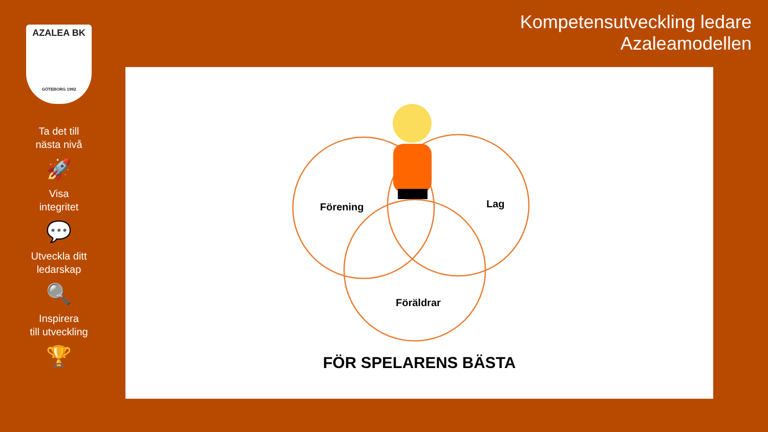AZALEA BK
GÖTEBORG 1992
Ta det till
nästa nivå
🚀
Visa
integritet
💬
Utveckla ditt
ledarskap
🔍
Inspirera
till utveckling
🏆
Kompetensutveckling ledare
Azaleamodellen
Förening
Lag
Föräldrar
FÖR SPELARENS BÄSTA